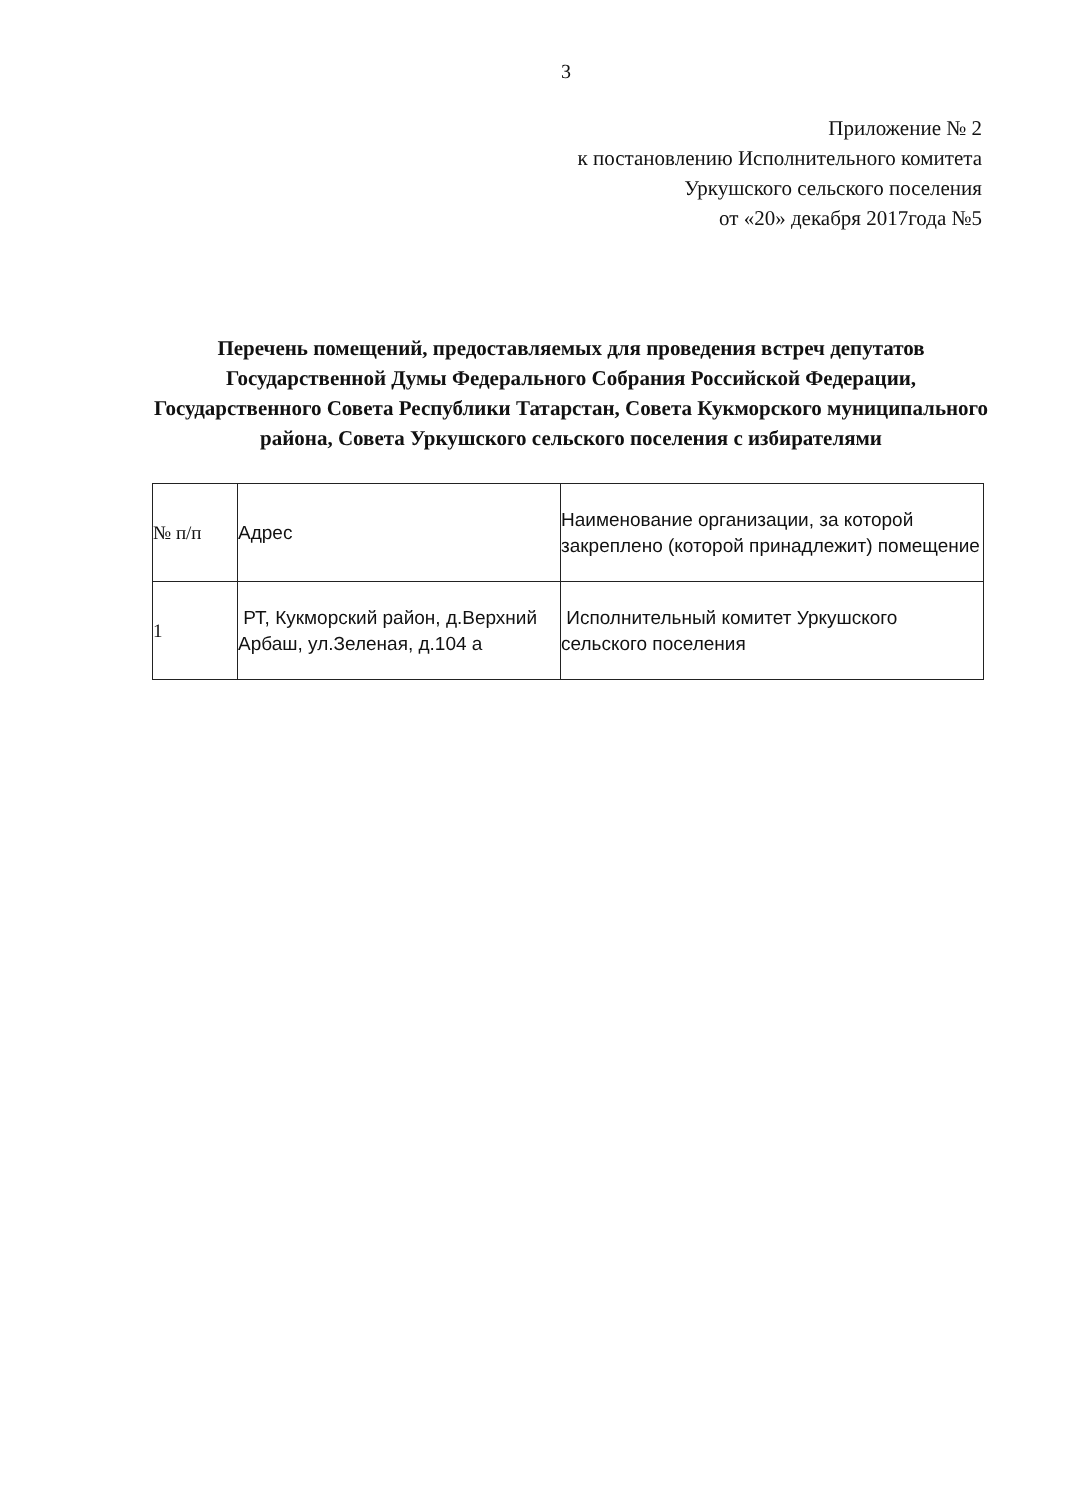3
Приложение № 2
к постановлению Исполнительного комитета
Уркушского сельского поселения
от «20» декабря 2017года №5
Перечень помещений, предоставляемых для проведения встреч депутатов Государственной Думы Федерального Собрания Российской Федерации, Государственного Совета Республики Татарстан, Совета Кукморского муниципального района, Совета Уркушского сельского поселения с избирателями
| № п/п | Адрес | Наименование организации, за которой закреплено (которой принадлежит) помещение |
| 1 | РТ, Кукморский район, д.Верхний Арбаш, ул.Зеленая, д.104 а | Исполнительный комитет Уркушского сельского поселения |